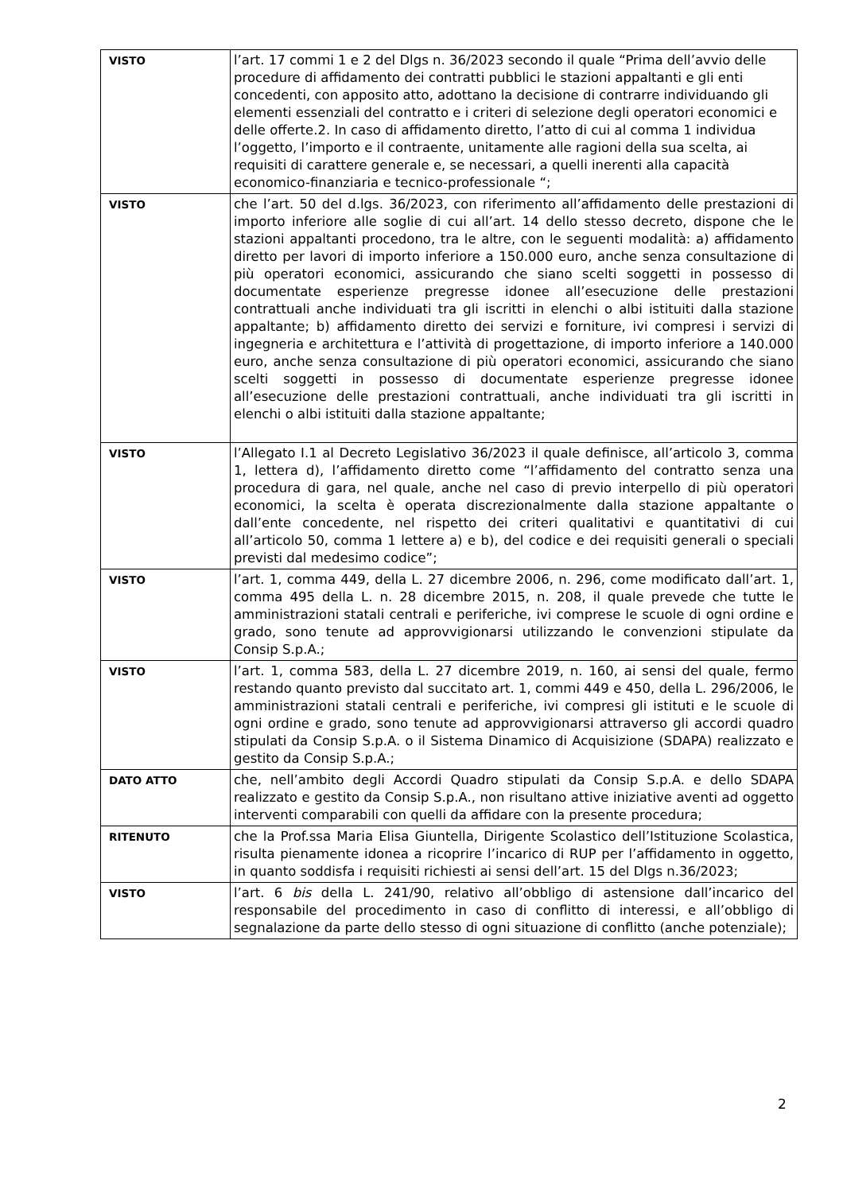| VISTO | l’art. 17 commi 1 e 2 del Dlgs n. 36/2023 secondo il quale “Prima dell’avvio delle procedure di affidamento dei contratti pubblici le stazioni appaltanti e gli enti concedenti, con apposito atto, adottano la decisione di contrarre individuando gli elementi essenziali del contratto e i criteri di selezione degli operatori economici e delle offerte.2. In caso di affidamento diretto, l’atto di cui al comma 1 individua l’oggetto, l’importo e il contraente, unitamente alle ragioni della sua scelta, ai requisiti di carattere generale e, se necessari, a quelli inerenti alla capacità economico-finanziaria e tecnico-professionale “; |
| VISTO | che l’art. 50 del d.lgs. 36/2023, con riferimento all’affidamento delle prestazioni di importo inferiore alle soglie di cui all’art. 14 dello stesso decreto, dispone che le stazioni appaltanti procedono, tra le altre, con le seguenti modalità: a) affidamento diretto per lavori di importo inferiore a 150.000 euro, anche senza consultazione di più operatori economici, assicurando che siano scelti soggetti in possesso di documentate esperienze pregresse idonee all’esecuzione delle prestazioni contrattuali anche individuati tra gli iscritti in elenchi o albi istituiti dalla stazione appaltante; b) affidamento diretto dei servizi e forniture, ivi compresi i servizi di ingegneria e architettura e l’attività di progettazione, di importo inferiore a 140.000 euro, anche senza consultazione di più operatori economici, assicurando che siano scelti soggetti in possesso di documentate esperienze pregresse idonee all’esecuzione delle prestazioni contrattuali, anche individuati tra gli iscritti in elenchi o albi istituiti dalla stazione appaltante; |
| VISTO | l’Allegato I.1 al Decreto Legislativo 36/2023 il quale definisce, all’articolo 3, comma 1, lettera d), l’affidamento diretto come “l’affidamento del contratto senza una procedura di gara, nel quale, anche nel caso di previo interpello di più operatori economici, la scelta è operata discrezionalmente dalla stazione appaltante o dall’ente concedente, nel rispetto dei criteri qualitativi e quantitativi di cui all’articolo 50, comma 1 lettere a) e b), del codice e dei requisiti generali o speciali previsti dal medesimo codice”; |
| VISTO | l’art. 1, comma 449, della L. 27 dicembre 2006, n. 296, come modificato dall’art. 1, comma 495 della L. n. 28 dicembre 2015, n. 208, il quale prevede che tutte le amministrazioni statali centrali e periferiche, ivi comprese le scuole di ogni ordine e grado, sono tenute ad approvvigionarsi utilizzando le convenzioni stipulate da Consip S.p.A.; |
| VISTO | l’art. 1, comma 583, della L. 27 dicembre 2019, n. 160, ai sensi del quale, fermo restando quanto previsto dal succitato art. 1, commi 449 e 450, della L. 296/2006, le amministrazioni statali centrali e periferiche, ivi compresi gli istituti e le scuole di ogni ordine e grado, sono tenute ad approvvigionarsi attraverso gli accordi quadro stipulati da Consip S.p.A. o il Sistema Dinamico di Acquisizione (SDAPA) realizzato e gestito da Consip S.p.A.; |
| DATO ATTO | che, nell’ambito degli Accordi Quadro stipulati da Consip S.p.A. e dello SDAPA realizzato e gestito da Consip S.p.A., non risultano attive iniziative aventi ad oggetto interventi comparabili con quelli da affidare con la presente procedura; |
| RITENUTO | che la Prof.ssa Maria Elisa Giuntella, Dirigente Scolastico dell’Istituzione Scolastica, risulta pienamente idonea a ricoprire l’incarico di RUP per l’affidamento in oggetto, in quanto soddisfa i requisiti richiesti ai sensi dell’art. 15 del Dlgs n.36/2023; |
| VISTO | l’art. 6 bis della L. 241/90, relativo all’obbligo di astensione dall’incarico del responsabile del procedimento in caso di conflitto di interessi, e all’obbligo di segnalazione da parte dello stesso di ogni situazione di conflitto (anche potenziale); |
2